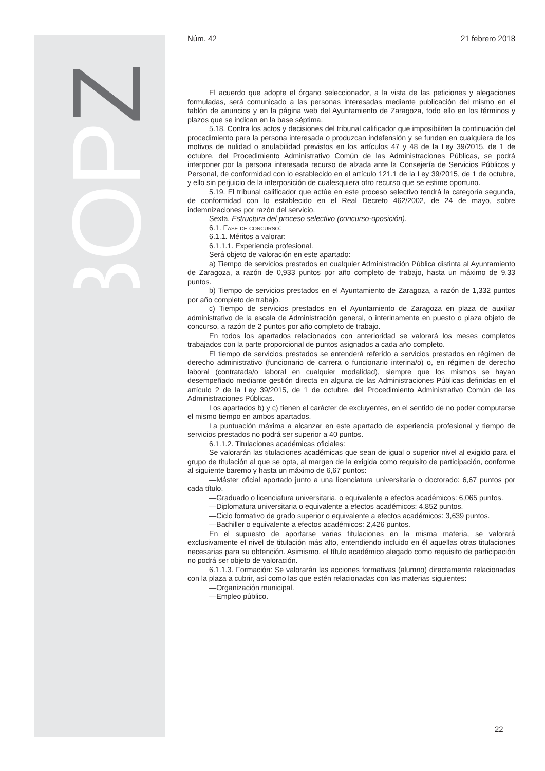BOPZ
Núm. 42 21 febrero 2018
El acuerdo que adopte el órgano seleccionador, a la vista de las peticiones y alegaciones formuladas, será comunicado a las personas interesadas mediante publicación del mismo en el tablón de anuncios y en la página web del Ayuntamiento de Zaragoza, todo ello en los términos y plazos que se indican en la base séptima.
5.18. Contra los actos y decisiones del tribunal calificador que imposibiliten la continuación del procedimiento para la persona interesada o produzcan indefensión y se funden en cualquiera de los motivos de nulidad o anulabilidad previstos en los artículos 47 y 48 de la Ley 39/2015, de 1 de octubre, del Procedimiento Administrativo Común de las Administraciones Públicas, se podrá interponer por la persona interesada recurso de alzada ante la Consejería de Servicios Públicos y Personal, de conformidad con lo establecido en el artículo 121.1 de la Ley 39/2015, de 1 de octubre, y ello sin perjuicio de la interposición de cualesquiera otro recurso que se estime oportuno.
5.19. El tribunal calificador que actúe en este proceso selectivo tendrá la categoría segunda, de conformidad con lo establecido en el Real Decreto 462/2002, de 24 de mayo, sobre indemnizaciones por razón del servicio.
Sexta. Estructura del proceso selectivo (concurso-oposición).
6.1. Fase de concurso:
6.1.1. Méritos a valorar:
6.1.1.1. Experiencia profesional.
Será objeto de valoración en este apartado:
a) Tiempo de servicios prestados en cualquier Administración Pública distinta al Ayuntamiento de Zaragoza, a razón de 0,933 puntos por año completo de trabajo, hasta un máximo de 9,33 puntos.
b) Tiempo de servicios prestados en el Ayuntamiento de Zaragoza, a razón de 1,332 puntos por año completo de trabajo.
c) Tiempo de servicios prestados en el Ayuntamiento de Zaragoza en plaza de auxiliar administrativo de la escala de Administración general, o interinamente en puesto o plaza objeto de concurso, a razón de 2 puntos por año completo de trabajo.
En todos los apartados relacionados con anterioridad se valorará los meses completos trabajados con la parte proporcional de puntos asignados a cada año completo.
El tiempo de servicios prestados se entenderá referido a servicios prestados en régimen de derecho administrativo (funcionario de carrera o funcionario interina/o) o, en régimen de derecho laboral (contratada/o laboral en cualquier modalidad), siempre que los mismos se hayan desempeñado mediante gestión directa en alguna de las Administraciones Públicas definidas en el artículo 2 de la Ley 39/2015, de 1 de octubre, del Procedimiento Administrativo Común de las Administraciones Públicas.
Los apartados b) y c) tienen el carácter de excluyentes, en el sentido de no poder computarse el mismo tiempo en ambos apartados.
La puntuación máxima a alcanzar en este apartado de experiencia profesional y tiempo de servicios prestados no podrá ser superior a 40 puntos.
6.1.1.2. Titulaciones académicas oficiales:
Se valorarán las titulaciones académicas que sean de igual o superior nivel al exigido para el grupo de titulación al que se opta, al margen de la exigida como requisito de participación, conforme al siguiente baremo y hasta un máximo de 6,67 puntos:
—Máster oficial aportado junto a una licenciatura universitaria o doctorado: 6,67 puntos por cada título.
—Graduado o licenciatura universitaria, o equivalente a efectos académicos: 6,065 puntos.
—Diplomatura universitaria o equivalente a efectos académicos: 4,852 puntos.
—Ciclo formativo de grado superior o equivalente a efectos académicos: 3,639 puntos.
—Bachiller o equivalente a efectos académicos: 2,426 puntos.
En el supuesto de aportarse varias titulaciones en la misma materia, se valorará exclusivamente el nivel de titulación más alto, entendiendo incluido en él aquellas otras titulaciones necesarias para su obtención. Asimismo, el título académico alegado como requisito de participación no podrá ser objeto de valoración.
6.1.1.3. Formación: Se valorarán las acciones formativas (alumno) directamente relacionadas con la plaza a cubrir, así como las que estén relacionadas con las materias siguientes:
—Organización municipal.
—Empleo público.
22